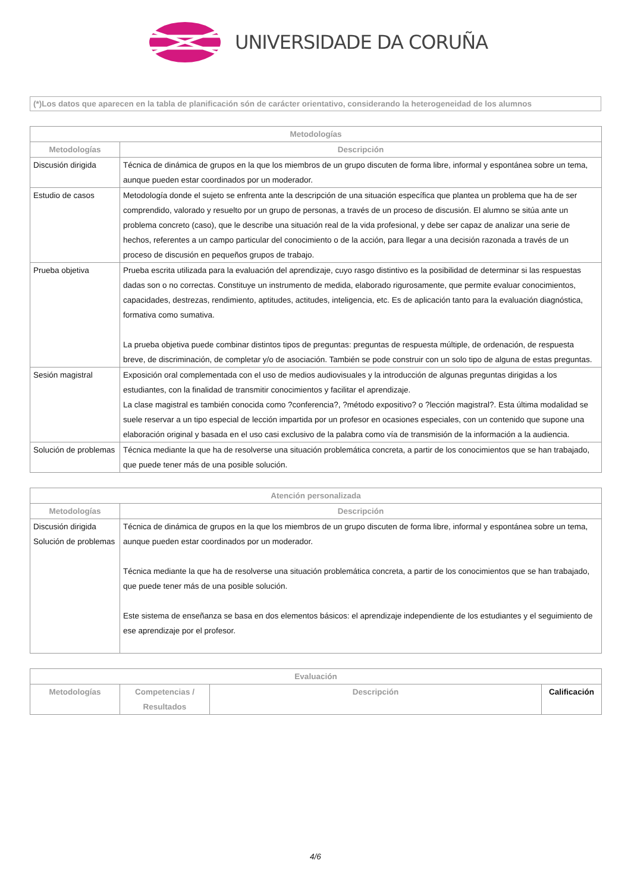UNIVERSIDADE DA CORUÑA
(*)Los datos que aparecen en la tabla de planificación són de carácter orientativo, considerando la heterogeneidad de los alumnos
| Metodologías | |
| --- | --- |
| Metodologías | Descripción |
| Discusión dirigida | Técnica de dinámica de grupos en la que los miembros de un grupo discuten de forma libre, informal y espontánea sobre un tema, aunque pueden estar coordinados por un moderador. |
| Estudio de casos | Metodología donde el sujeto se enfrenta ante la descripción de una situación específica que plantea un problema que ha de ser comprendido, valorado y resuelto por un grupo de personas, a través de un proceso de discusión. El alumno se sitúa ante un problema concreto (caso), que le describe una situación real de la vida profesional, y debe ser capaz de analizar una serie de hechos, referentes a un campo particular del conocimiento o de la acción, para llegar a una decisión razonada a través de un proceso de discusión en pequeños grupos de trabajo. |
| Prueba objetiva | Prueba escrita utilizada para la evaluación del aprendizaje, cuyo rasgo distintivo es la posibilidad de determinar si las respuestas dadas son o no correctas. Constituye un instrumento de medida, elaborado rigurosamente, que permite evaluar conocimientos, capacidades, destrezas, rendimiento, aptitudes, actitudes, inteligencia, etc. Es de aplicación tanto para la evaluación diagnóstica, formativa como sumativa. La prueba objetiva puede combinar distintos tipos de preguntas: preguntas de respuesta múltiple, de ordenación, de respuesta breve, de discriminación, de completar y/o de asociación. También se pode construir con un solo tipo de alguna de estas preguntas. |
| Sesión magistral | Exposición oral complementada con el uso de medios audiovisuales y la introducción de algunas preguntas dirigidas a los estudiantes, con la finalidad de transmitir conocimientos y facilitar el aprendizaje. La clase magistral es también conocida como ?conferencia?, ?método expositivo? o ?lección magistral?. Esta última modalidad se suele reservar a un tipo especial de lección impartida por un profesor en ocasiones especiales, con un contenido que supone una elaboración original y basada en el uso casi exclusivo de la palabra como vía de transmisión de la información a la audiencia. |
| Solución de problemas | Técnica mediante la que ha de resolverse una situación problemática concreta, a partir de los conocimientos que se han trabajado, que puede tener más de una posible solución. |
| Atención personalizada | |
| --- | --- |
| Metodologías | Descripción |
| Discusión dirigida Solución de problemas | Técnica de dinámica de grupos en la que los miembros de un grupo discuten de forma libre, informal y espontánea sobre un tema, aunque pueden estar coordinados por un moderador. Técnica mediante la que ha de resolverse una situación problemática concreta, a partir de los conocimientos que se han trabajado, que puede tener más de una posible solución. Este sistema de enseñanza se basa en dos elementos básicos: el aprendizaje independiente de los estudiantes y el seguimiento de ese aprendizaje por el profesor. |
| Evaluación | | | |
| --- | --- | --- | --- |
| Metodologías | Competencias / Resultados | Descripción | Calificación |
4/6